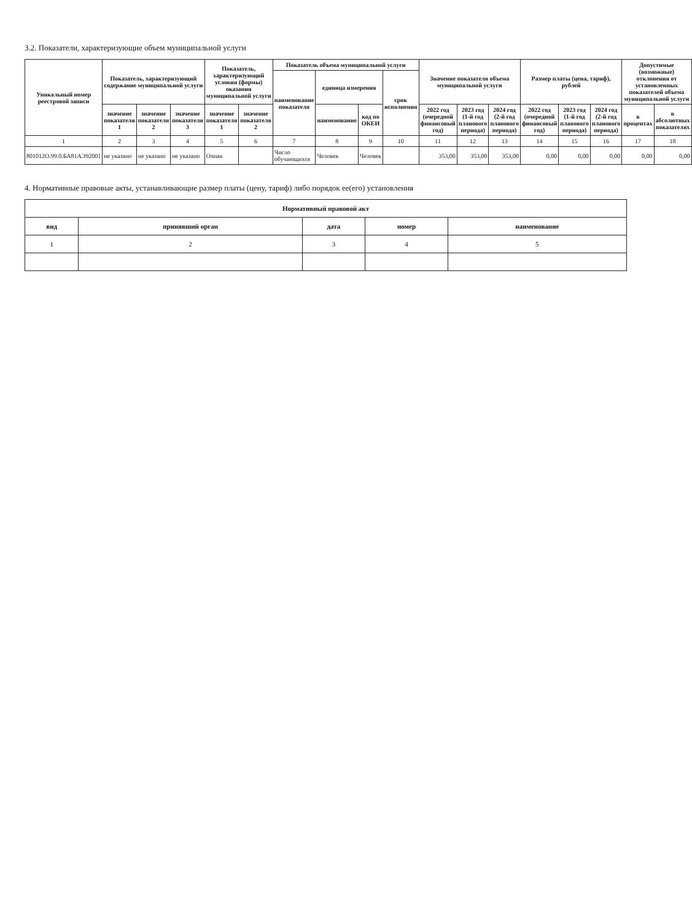3.2. Показатели, характеризующие объем муниципальной услуги
| Уникальный номер реестровой записи | Показатель, характеризующий содержание муниципальной услуги | | | Показатель, характеризующий условия (формы) оказания муниципальной услуги | | Показатель объема муниципальной услуги | | | | Значение показателя объема муниципальной услуги | | | Размер платы (цена, тариф), рублей | | | Допустимые (возможные) отклонения от установленных показателей объема муниципальной услуги | |
| --- | --- | --- | --- | --- | --- | --- | --- | --- | --- | --- | --- | --- | --- | --- | --- | --- | --- |
| | | | | | | наименование показателя | единица измерения | | срок исполнения | | | | | | | | |
| | значение показателя 1 | значение показателя 2 | значение показателя 3 | значение показателя 1 | значение показателя 2 | | наименование | код по ОКЕИ | | 2022 год (очередной финансовый год) | 2023 год (1-й год планового периода) | 2024 год (2-й год планового периода) | 2022 год (очередной финансовый год) | 2023 год (1-й год планового периода) | 2024 год (2-й год планового периода) | в процентах | в абсолютных показателях |
| 1 | 2 | 3 | 4 | 5 | 6 | 7 | 8 | 9 | 10 | 11 | 12 | 13 | 14 | 15 | 16 | 17 | 18 |
| 801012О.99.0.БА81АЭ92001 | не указано | не указано | не указано | Очная | | Число обучающихся | Человек | Человек | | 353,00 | 353,00 | 353,00 | 0,00 | 0,00 | 0,00 | 0,00 | 0,00 |
4. Нормативные правовые акты, устанавливающие размер платы (цену, тариф) либо порядок ее(его) установления
| Нормативный правовой акт | | | | |
| --- | --- | --- | --- | --- |
| вид | принявший орган | дата | номер | наименование |
| 1 | 2 | 3 | 4 | 5 |